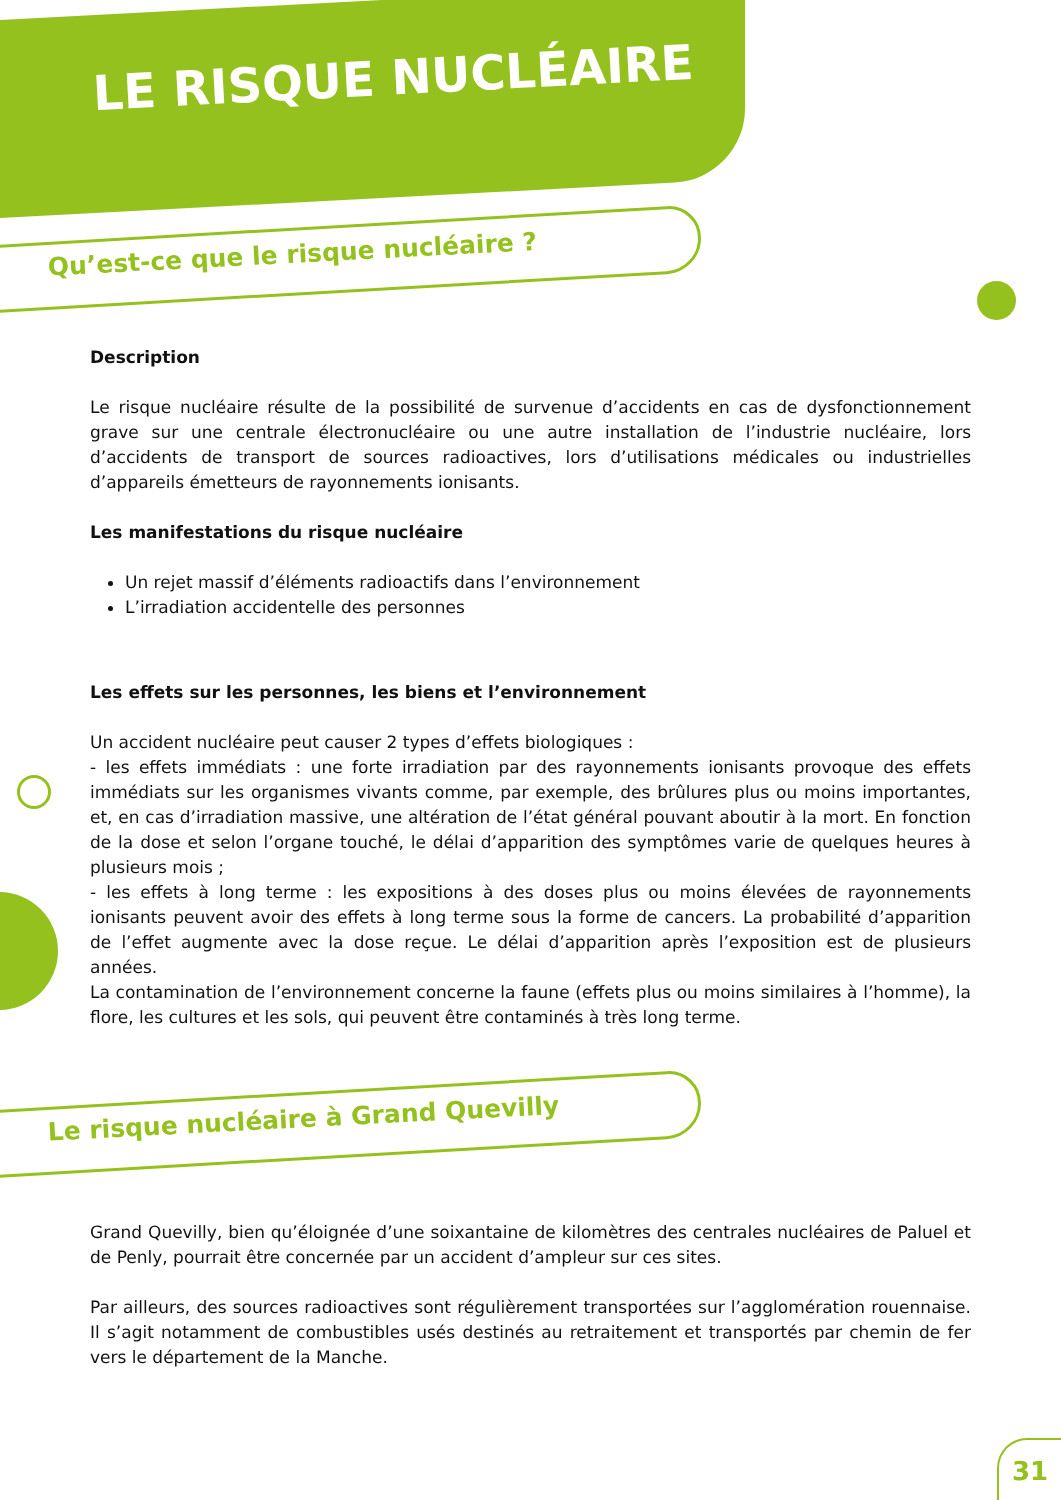LE RISQUE NUCLÉAIRE
Qu’est-ce que le risque nucléaire ?
Description
Le risque nucléaire résulte de la possibilité de survenue d’accidents en cas de dysfonctionnement grave sur une centrale électronucléaire ou une autre installation de l’industrie nucléaire, lors d’accidents de transport de sources radioactives, lors d’utilisations médicales ou industrielles d’appareils émetteurs de rayonnements ionisants.
Les manifestations du risque nucléaire
Un rejet massif d’éléments radioactifs dans l’environnement
L’irradiation accidentelle des personnes
Les effets sur les personnes, les biens et l’environnement
Un accident nucléaire peut causer 2 types d’effets biologiques :
- les effets immédiats : une forte irradiation par des rayonnements ionisants provoque des effets immédiats sur les organismes vivants comme, par exemple, des brûlures plus ou moins importantes, et, en cas d’irradiation massive, une altération de l’état général pouvant aboutir à la mort. En fonction de la dose et selon l’organe touché, le délai d’apparition des symptômes varie de quelques heures à plusieurs mois ;
- les effets à long terme : les expositions à des doses plus ou moins élevées de rayonnements ionisants peuvent avoir des effets à long terme sous la forme de cancers. La probabilité d’apparition de l’effet augmente avec la dose reçue. Le délai d’apparition après l’exposition est de plusieurs années.
La contamination de l’environnement concerne la faune (effets plus ou moins similaires à l’homme), la flore, les cultures et les sols, qui peuvent être contaminés à très long terme.
Le risque nucléaire à Grand Quevilly
Grand Quevilly, bien qu’éloignée d’une soixantaine de kilomètres des centrales nucléaires de Paluel et de Penly, pourrait être concernée par un accident d’ampleur sur ces sites.
Par ailleurs, des sources radioactives sont régulièrement transportées sur l’agglomération rouennaise. Il s’agit notamment de combustibles usés destinés au retraitement et transportés par chemin de fer vers le département de la Manche.
31